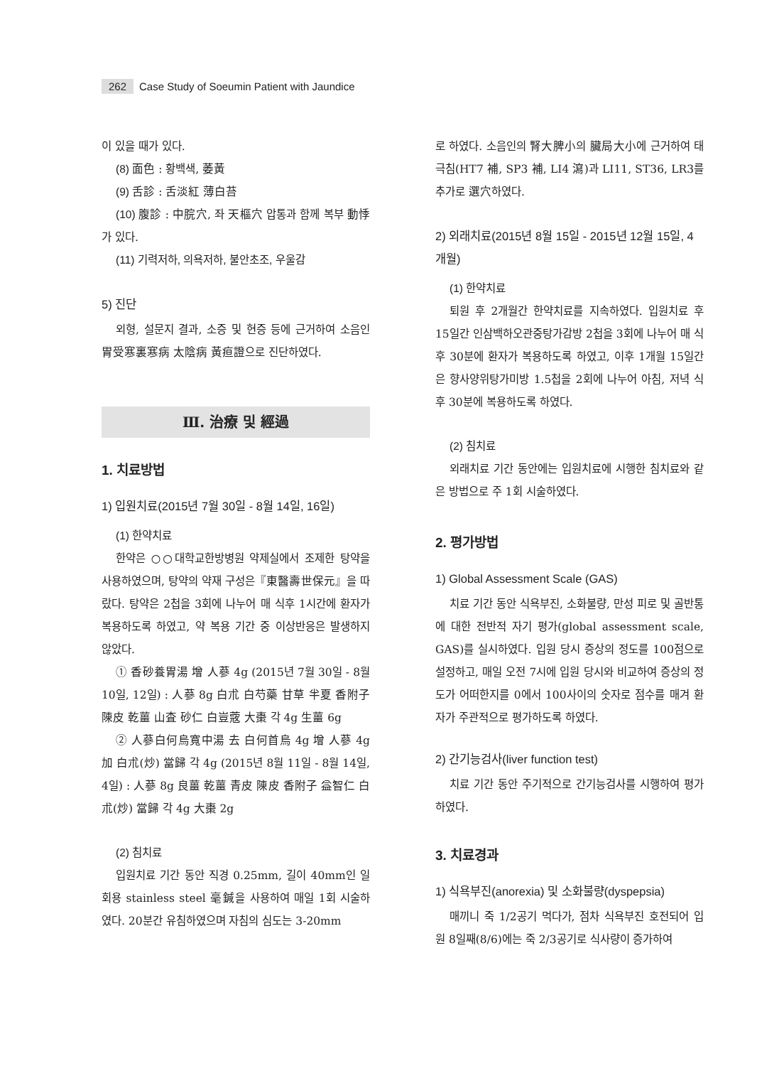262 Case Study of Soeumin Patient with Jaundice
이 있을 때가 있다.
(8) 面色 : 황백색, 萎黃
(9) 舌診 : 舌淡紅 薄白苔
(10) 腹診 : 中脘穴, 좌 天樞穴 압통과 함께 복부 動悸가 있다.
(11) 기력저하, 의욕저하, 불안초조, 우울감
5) 진단
외형, 설문지 결과, 소증 및 현증 등에 근거하여 소음인 胃受寒裏寒病 太陰病 黃疸證으로 진단하였다.
Ⅲ. 治療 및 經過
1. 치료방법
1) 입원치료(2015년 7월 30일 - 8월 14일, 16일)
(1) 한약치료
한약은 ○○대학교한방병원 약제실에서 조제한 탕약을 사용하였으며, 탕약의 약재 구성은『東醫壽世保元』을 따랐다. 탕약은 2첩을 3회에 나누어 매 식후 1시간에 환자가 복용하도록 하였고, 약 복용 기간 중 이상반응은 발생하지 않았다.
① 香砂養胃湯 增 人蔘 4g (2015년 7월 30일 - 8월 10일, 12일) : 人蔘 8g 白朮 白芍藥 甘草 半夏 香附子 陳皮 乾薑 山査 砂仁 白豈蔲 大棗 각 4g 生薑 6g
② 人蔘白何烏寬中湯 去 白何首烏 4g 增 人蔘 4g 加 白朮(炒) 當歸 각 4g (2015년 8월 11일 - 8월 14일, 4일) : 人蔘 8g 良薑 乾薑 青皮 陳皮 香附子 益智仁 白朮(炒) 當歸 각 4g 大棗 2g
(2) 침치료
입원치료 기간 동안 직경 0.25mm, 길이 40mm인 일회용 stainless steel 毫鍼을 사용하여 매일 1회 시술하였다. 20분간 유침하였으며 자침의 심도는 3-20mm
로 하였다. 소음인의 腎大脾小의 臟局大小에 근거하여 태극침(HT7 補, SP3 補, LI4 瀉)과 LI11, ST36, LR3를 추가로 選穴하였다.
2) 외래치료(2015년 8월 15일 - 2015년 12월 15일, 4개월)
(1) 한약치료
퇴원 후 2개월간 한약치료를 지속하였다. 입원치료 후 15일간 인삼백하오관중탕가감방 2첩을 3회에 나누어 매 식후 30분에 환자가 복용하도록 하였고, 이후 1개월 15일간은 향사양위탕가미방 1.5첩을 2회에 나누어 아침, 저녁 식후 30분에 복용하도록 하였다.
(2) 침치료
외래치료 기간 동안에는 입원치료에 시행한 침치료와 같은 방법으로 주 1회 시술하였다.
2. 평가방법
1) Global Assessment Scale (GAS)
치료 기간 동안 식욕부진, 소화불량, 만성 피로 및 골반통에 대한 전반적 자기 평가(global assessment scale, GAS)를 실시하였다. 입원 당시 증상의 정도를 100점으로 설정하고, 매일 오전 7시에 입원 당시와 비교하여 증상의 정도가 어떠한지를 0에서 100사이의 숫자로 점수를 매겨 환자가 주관적으로 평가하도록 하였다.
2) 간기능검사(liver function test)
치료 기간 동안 주기적으로 간기능검사를 시행하여 평가하였다.
3. 치료경과
1) 식욕부진(anorexia) 및 소화불량(dyspepsia)
매끼니 죽 1/2공기 먹다가, 점차 식욕부진 호전되어 입원 8일째(8/6)에는 죽 2/3공기로 식사량이 증가하여